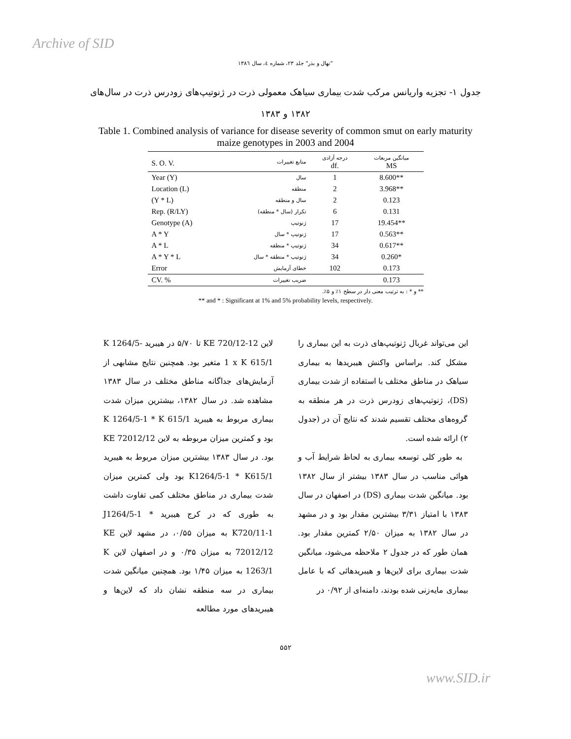Archive of SID
"نهال و بذر" جلد ۲۳، شماره ٤، سال ۱۳۸٦
جدول ۱- تجزیه واریانس مرکب شدت بیماری سیاهک معمولی ذرت در ژنوتیپ‌های زودرس ذرت در سال‌های ۱۳۸۲ و ۱۳۸۳
Table 1. Combined analysis of variance for disease severity of common smut on early maturity maize genotypes in 2003 and 2004
| S. O. V. | منابع تغییرات | درجه آزادی df. | میانگین مربعات MS |
| --- | --- | --- | --- |
| Year (Y) | سال | 1 | 8.600** |
| Location (L) | منطقه | 2 | 3.968** |
| (Y * L) | سال و منطقه | 2 | 0.123 |
| Rep. (R/LY) | تکرار (سال * منطقه) | 6 | 0.131 |
| Genotype (A) | ژنوتیپ | 17 | 19.454** |
| A * Y | ژنوتیپ * سال | 17 | 0.563** |
| A * L | ژنوتیپ * منطقه | 34 | 0.617** |
| A * Y * L | ژنوتیپ * منطقه * سال | 34 | 0.260* |
| Error | خطای آزمایش | 102 | 0.173 |
| CV. % | ضریب تغییرات | | 0.173 |
** و * : به ترتیب معنی دار در سطح ۱٪ و ۵٪.
** and * : Significant at 1% and 5% probability levels, respectively.
این می‌تواند غربال ژنوتیپ‌های ذرت به این بیماری را مشکل کند. براساس واکنش هیبریدها به بیماری سیاهک در مناطق مختلف با استفاده از شدت بیماری (DS)، ژنوتیپ‌های زودرس ذرت در هر منطقه به گروه‌های مختلف تقسیم شدند که نتایج آن در (جدول ۲) ارائه شده است.
به طور کلی توسعه بیماری به لحاظ شرایط آب و هوائی مناسب در سال ۱۳۸۳ بیشتر از سال ۱۳۸۲ بود. میانگین شدت بیماری (DS) در اصفهان در سال ۱۳۸۳ با امتیاز ۳/۳۱ بیشترین مقدار بود و در مشهد در سال ۱۳۸۲ به میزان ۲/۵۰ کمترین مقدار بود. همان طور که در جدول ۲ ملاحظه می‌شود، میانگین شدت بیماری برای لاین‌ها و هیبریدهائی که با عامل بیماری مایه‌زنی شده بودند، دامنه‌ای از ۰/۹۲ در
لاین KE 720/12-12 تا ۵/۷۰ در هیبرید K 1264/5-1 x K 615/1 متغیر بود. همچنین نتایج مشابهی از آزمایش‌های جداگانه مناطق مختلف در سال ۱۳۸۳ مشاهده شد. در سال ۱۳۸۲، بیشترین میزان شدت بیماری مربوط به هیبرید K 1264/5-1 * K 615/1 بود و کمترین میزان مربوطه به لاین KE 72012/12 بود. در سال ۱۳۸۳ بیشترین میزان مربوط به هیبرید K1264/5-1 * K615/1 بود ولی کمترین میزان شدت بیماری در مناطق مختلف کمی تفاوت داشت به طوری که در کرج هیبرید J1264/5-1 * K720/11-1 به میزان ۰/۵۵، در مشهد لاین KE 72012/12 به میزان ۰/۳۵ و در اصفهان لاین K 1263/1 به میزان ۱/۴۵ بود. همچنین میانگین شدت بیماری در سه منطقه نشان داد که لاین‌ها و هیبریدهای مورد مطالعه
۵۵۲
www.SID.ir